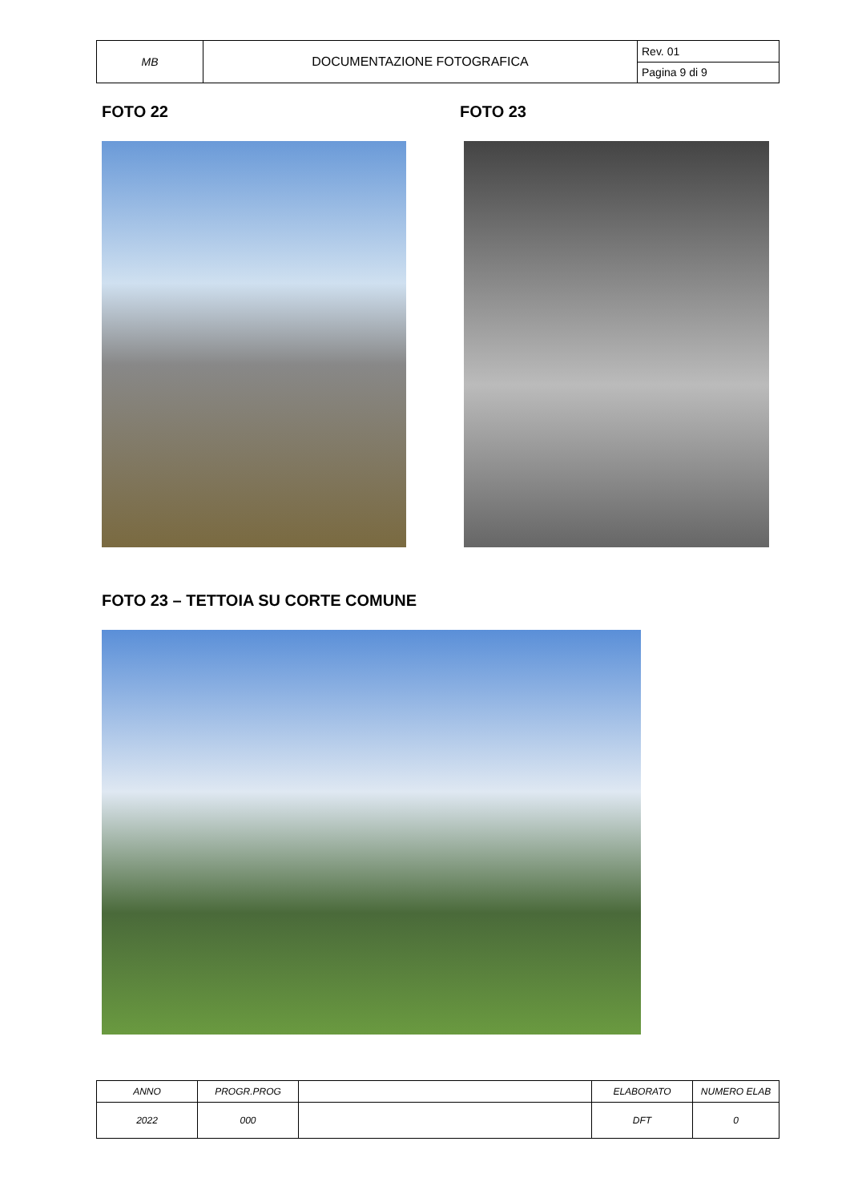| MB | DOCUMENTAZIONE FOTOGRAFICA | Rev. 01 |
| | | Pagina 9 di 9 |
FOTO 22 FOTO 23
FOTO 23 – TETTOIA SU CORTE COMUNE
| ANNO | PROGR.PROG | | ELABORATO | NUMERO ELAB |
| 2022 | 000 | | DFT | 0 |